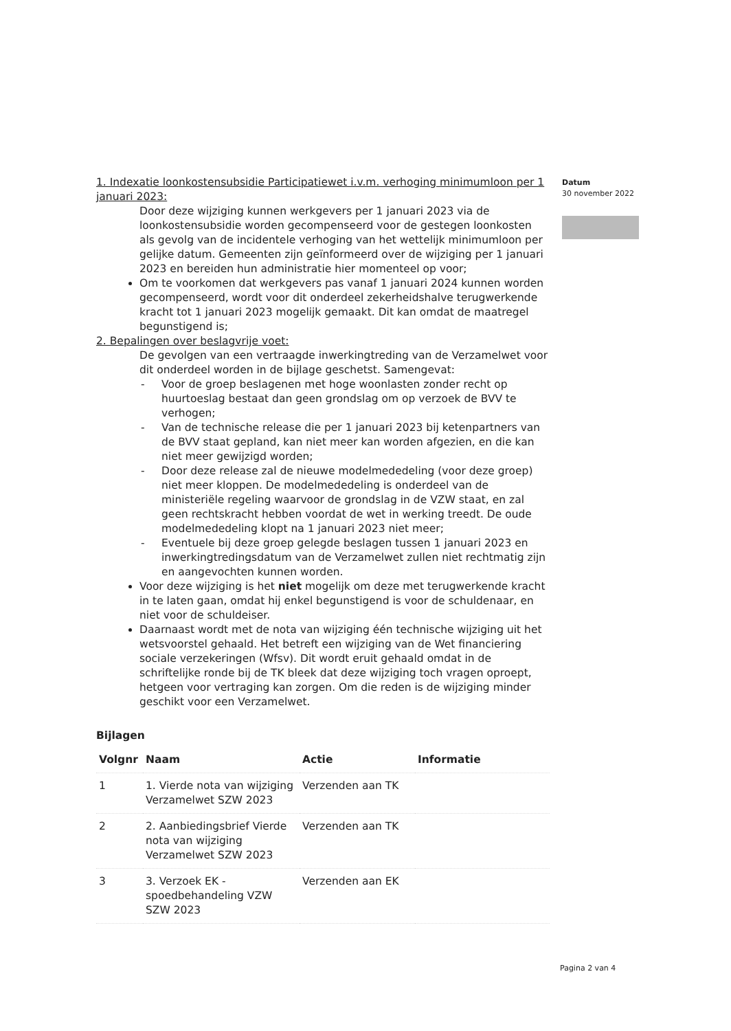1. Indexatie loonkostensubsidie Participatiewet i.v.m. verhoging minimumloon per 1 januari 2023:
Door deze wijziging kunnen werkgevers per 1 januari 2023 via de loonkostensubsidie worden gecompenseerd voor de gestegen loonkosten als gevolg van de incidentele verhoging van het wettelijk minimumloon per gelijke datum. Gemeenten zijn geïnformeerd over de wijziging per 1 januari 2023 en bereiden hun administratie hier momenteel op voor;
Om te voorkomen dat werkgevers pas vanaf 1 januari 2024 kunnen worden gecompenseerd, wordt voor dit onderdeel zekerheidshalve terugwerkende kracht tot 1 januari 2023 mogelijk gemaakt. Dit kan omdat de maatregel begunstigend is;
2. Bepalingen over beslagvrije voet:
De gevolgen van een vertraagde inwerkingtreding van de Verzamelwet voor dit onderdeel worden in de bijlage geschetst. Samengevat:
- Voor de groep beslagenen met hoge woonlasten zonder recht op huurtoeslag bestaat dan geen grondslag om op verzoek de BVV te verhogen;
- Van de technische release die per 1 januari 2023 bij ketenpartners van de BVV staat gepland, kan niet meer kan worden afgezien, en die kan niet meer gewijzigd worden;
- Door deze release zal de nieuwe modelmededeling (voor deze groep) niet meer kloppen. De modelmededeling is onderdeel van de ministeriële regeling waarvoor de grondslag in de VZW staat, en zal geen rechtskracht hebben voordat de wet in werking treedt. De oude modelmededeling klopt na 1 januari 2023 niet meer;
- Eventuele bij deze groep gelegde beslagen tussen 1 januari 2023 en inwerkingtredingsdatum van de Verzamelwet zullen niet rechtmatig zijn en aangevochten kunnen worden.
Voor deze wijziging is het niet mogelijk om deze met terugwerkende kracht in te laten gaan, omdat hij enkel begunstigend is voor de schuldenaar, en niet voor de schuldeiser.
Daarnaast wordt met de nota van wijziging één technische wijziging uit het wetsvoorstel gehaald. Het betreft een wijziging van de Wet financiering sociale verzekeringen (Wfsv). Dit wordt eruit gehaald omdat in de schriftelijke ronde bij de TK bleek dat deze wijziging toch vragen oproept, hetgeen voor vertraging kan zorgen. Om die reden is de wijziging minder geschikt voor een Verzamelwet.
Bijlagen
| Volgnr | Naam | Actie | Informatie |
| --- | --- | --- | --- |
| 1 | 1. Vierde nota van wijziging Verzamelwet SZW 2023 | Verzenden aan TK | |
| 2 | 2. Aanbiedingsbrief Vierde nota van wijziging Verzamelwet SZW 2023 | Verzenden aan TK | |
| 3 | 3. Verzoek EK - spoedbehandeling VZW SZW 2023 | Verzenden aan EK | |
Datum
30 november 2022
Pagina 2 van 4